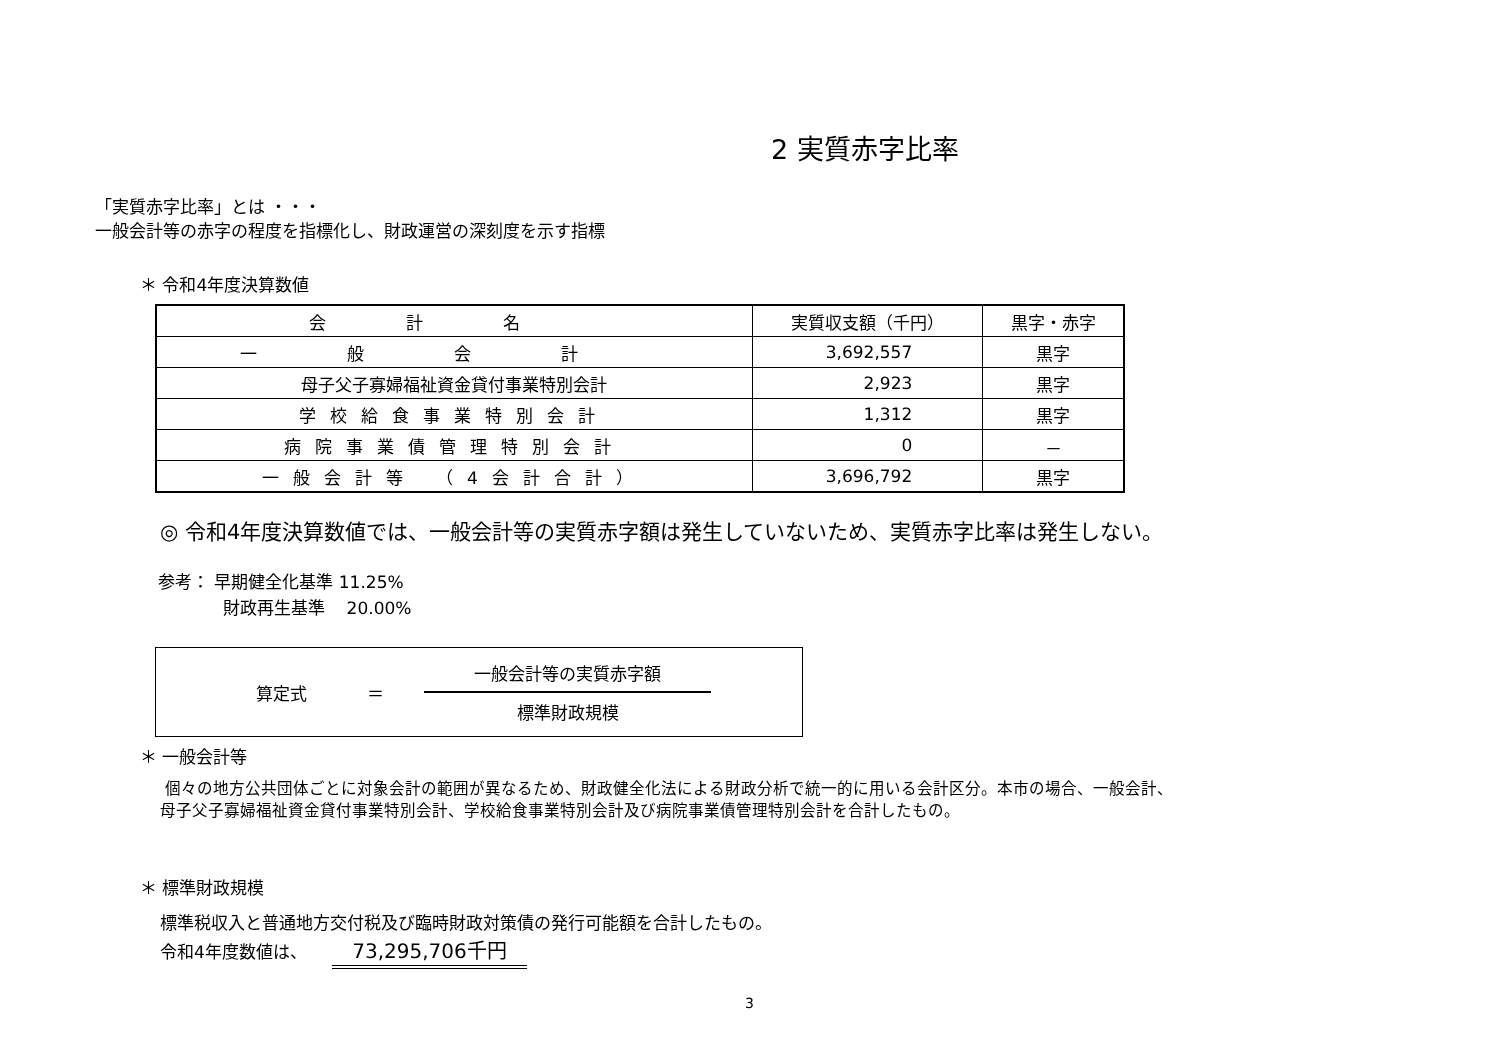2 実質赤字比率
「実質赤字比率」とは ・・・
一般会計等の赤字の程度を指標化し、財政運営の深刻度を示す指標
＊ 令和4年度決算数値
| 会計名 | 実質収支額（千円） | 黒字・赤字 |
| --- | --- | --- |
| 一般会計 | 3,692,557 | 黒字 |
| 母子父子寡婦福祉資金貸付事業特別会計 | 2,923 | 黒字 |
| 学校給食事業特別会計 | 1,312 | 黒字 |
| 病院事業債管理特別会計 | 0 | － |
| 一般会計等 （4会計合計） | 3,696,792 | 黒字 |
◎ 令和4年度決算数値では、一般会計等の実質赤字額は発生していないため、実質赤字比率は発生しない。
参考： 早期健全化基準 11.25%
財政再生基準 20.00%
算定式 ＝
一般会計等の実質赤字額
標準財政規模
＊ 一般会計等
個々の地方公共団体ごとに対象会計の範囲が異なるため、財政健全化法による財政分析で統一的に用いる会計区分。本市の場合、一般会計、
母子父子寡婦福祉資金貸付事業特別会計、学校給食事業特別会計及び病院事業債管理特別会計を合計したもの。
＊ 標準財政規模
標準税収入と普通地方交付税及び臨時財政対策債の発行可能額を合計したもの。
令和4年度数値は、 73,295,706千円
3